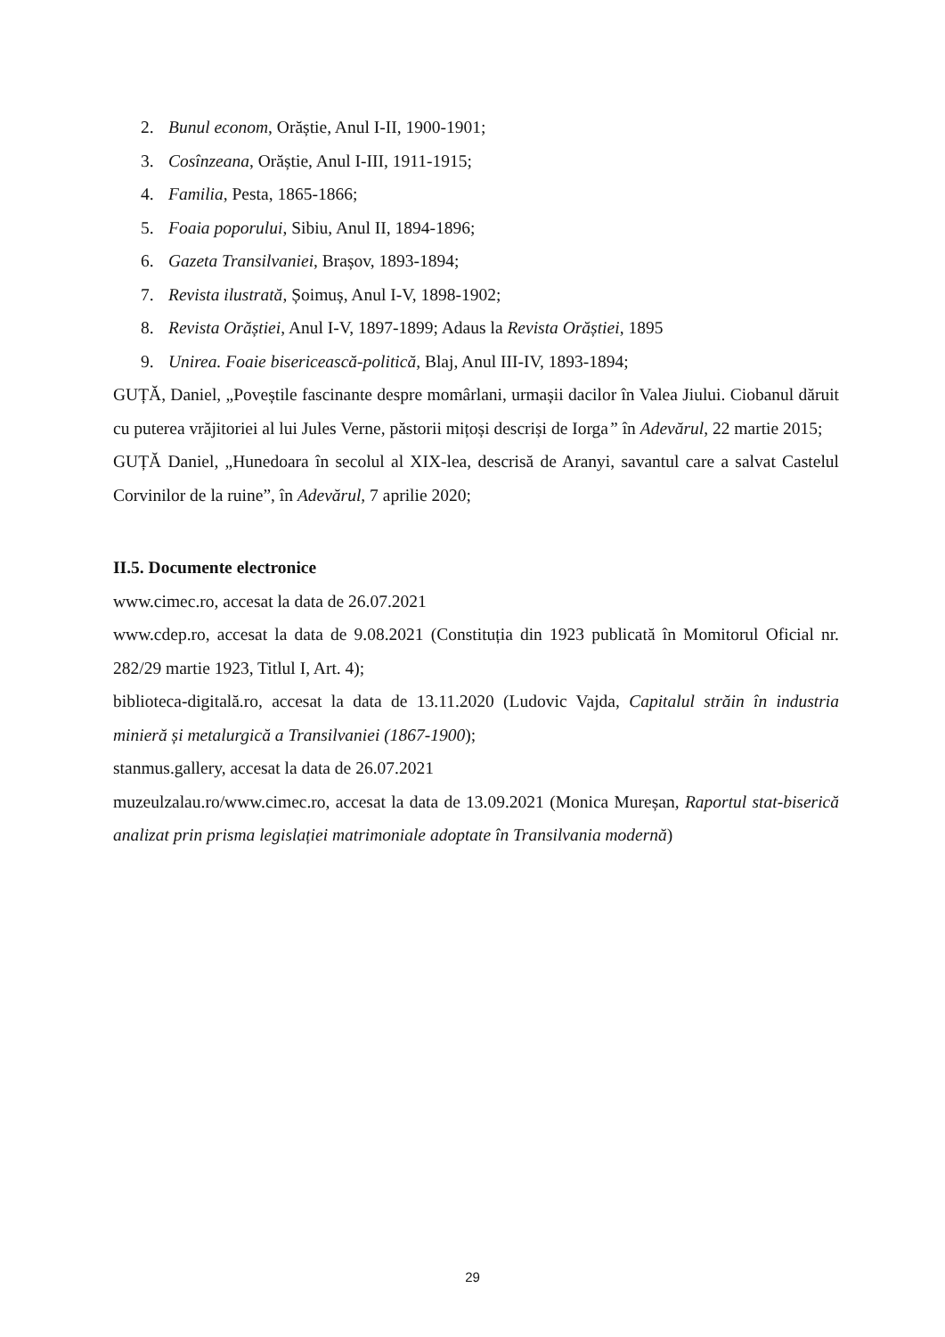2. Bunul econom, Orăștie, Anul I-II, 1900-1901;
3. Cosînzeana, Orăștie, Anul I-III, 1911-1915;
4. Familia, Pesta, 1865-1866;
5. Foaia poporului, Sibiu, Anul II, 1894-1896;
6. Gazeta Transilvaniei, Brașov, 1893-1894;
7. Revista ilustrată, Șoimuș, Anul I-V, 1898-1902;
8. Revista Orăștiei, Anul I-V, 1897-1899; Adaus la Revista Orăștiei, 1895
9. Unirea. Foaie bisericească-politică, Blaj, Anul III-IV, 1893-1894;
GUȚĂ, Daniel, „Poveștile fascinante despre momârlani, urmașii dacilor în Valea Jiului. Ciobanul dăruit cu puterea vrăjitoriei al lui Jules Verne, păstorii mițoși descriși de Iorga” în Adevărul, 22 martie 2015;
GUȚĂ Daniel, „Hunedoara în secolul al XIX-lea, descrisă de Aranyi, savantul care a salvat Castelul Corvinilor de la ruine”, în Adevărul, 7 aprilie 2020;
II.5. Documente electronice
www.cimec.ro, accesat la data de 26.07.2021
www.cdep.ro, accesat la data de 9.08.2021 (Constituția din 1923 publicată în Momitorul Oficial nr. 282/29 martie 1923, Titlul I, Art. 4);
biblioteca-digitală.ro, accesat la data de 13.11.2020 (Ludovic Vajda, Capitalul străin în industria minieră și metalurgică a Transilvaniei (1867-1900);
stanmus.gallery, accesat la data de 26.07.2021
muzeulzalau.ro/www.cimec.ro, accesat la data de 13.09.2021 (Monica Mureșan, Raportul stat-biserică analizat prin prisma legislației matrimoniale adoptate în Transilvania modernă)
29